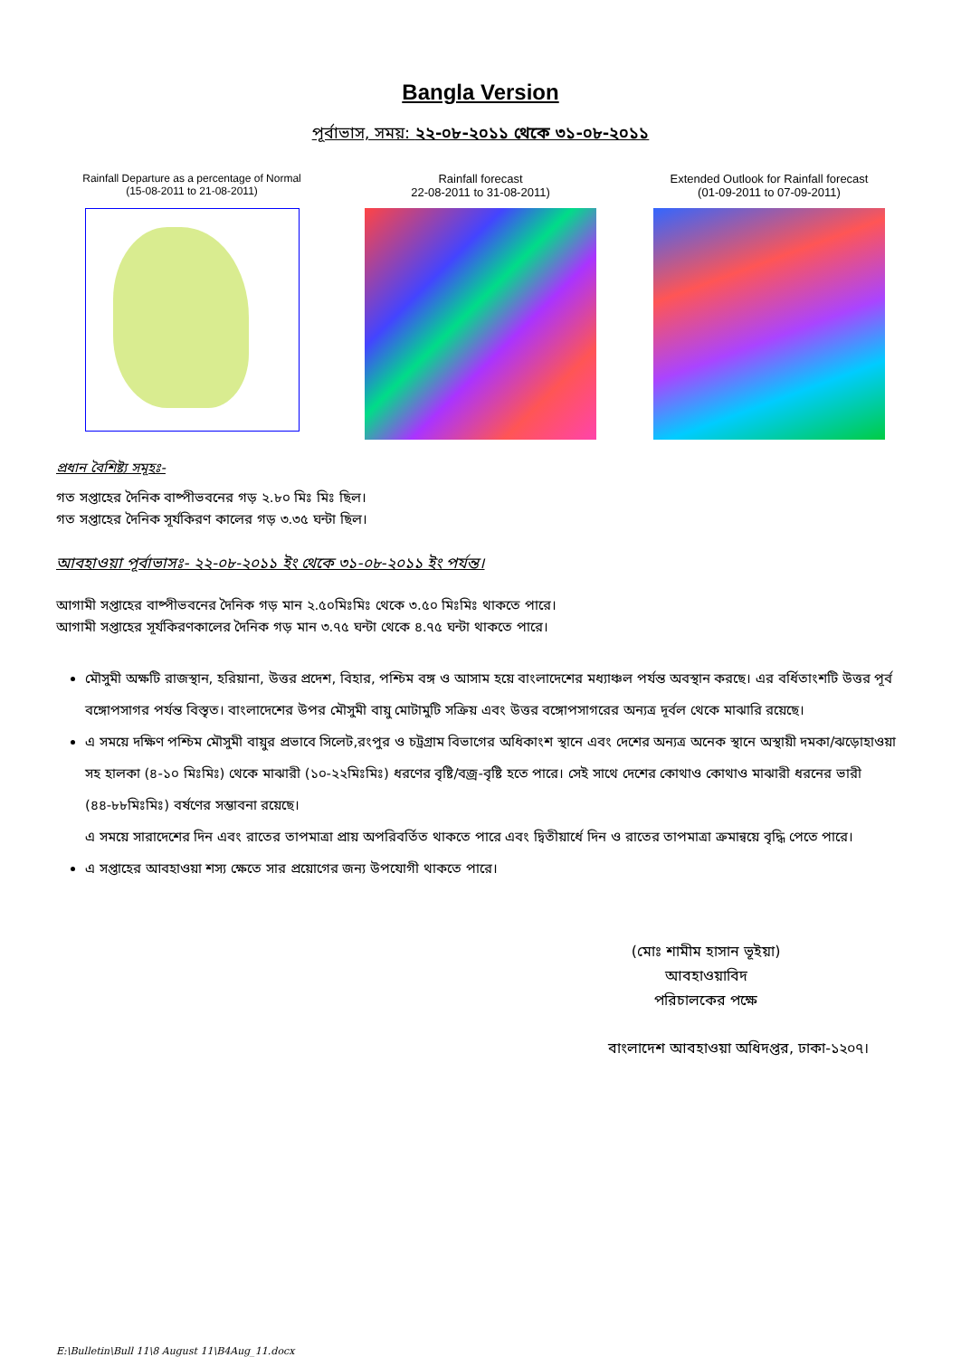Bangla Version
পূর্বাভাস, সময়: ২২-০৮-২০১১ থেকে ৩১-০৮-২০১১
Rainfall Departure as a percentage of Normal
(15-08-2011 to 21-08-2011)
Rainfall forecast
22-08-2011 to 31-08-2011)
Extended Outlook for Rainfall forecast
(01-09-2011 to 07-09-2011)
প্রধান বৈশিষ্ট্য সমূহঃ-
গত সপ্তাহের দৈনিক বাষ্পীভবনের গড় ২.৮০ মিঃ মিঃ ছিল।
গত সপ্তাহের দৈনিক সূর্যকিরণ কালের গড় ৩.৩৫ ঘন্টা ছিল।
আবহাওয়া পূর্বাভাসঃ- ২২-০৮-২০১১ ইং থেকে ৩১-০৮-২০১১ ইং পর্যন্ত।
আগামী সপ্তাহের বাষ্পীভবনের দৈনিক গড় মান ২.৫০মিঃমিঃ থেকে ৩.৫০ মিঃমিঃ থাকতে পারে।
আগামী সপ্তাহের সূর্যকিরণকালের দৈনিক গড় মান ৩.৭৫ ঘন্টা থেকে ৪.৭৫ ঘন্টা থাকতে পারে।
মৌসুমী অক্ষটি রাজস্থান, হরিয়ানা, উত্তর প্রদেশ, বিহার, পশ্চিম বঙ্গ ও আসাম হয়ে বাংলাদেশের মধ্যাঞ্চল পর্যন্ত অবস্থান করছে। এর বর্ধিতাংশটি উত্তর পূর্ব বঙ্গোপসাগর পর্যন্ত বিস্তৃত। বাংলাদেশের উপর মৌসুমী বায়ু মোটামুটি সক্রিয় এবং উত্তর বঙ্গোপসাগরের অন্যত্র দূর্বল থেকে মাঝারি রয়েছে।
এ সময়ে দক্ষিণ পশ্চিম মৌসুমী বায়ুর প্রভাবে সিলেট,রংপুর ও চট্রগ্রাম বিভাগের অধিকাংশ স্থানে এবং দেশের অন্যত্র অনেক স্থানে অস্থায়ী দমকা/ঝড়োহাওয়া সহ হালকা (৪-১০ মিঃমিঃ) থেকে মাঝারী (১০-২২মিঃমিঃ) ধরণের বৃষ্টি/বজ্র-বৃষ্টি হতে পারে। সেই সাথে দেশের কোথাও কোথাও মাঝারী ধরনের ভারী (৪৪-৮৮মিঃমিঃ) বর্ষণের সম্ভাবনা রয়েছে।
এ সময়ে সারাদেশের দিন এবং রাতের তাপমাত্রা প্রায় অপরিবর্তিত থাকতে পারে এবং দ্বিতীয়ার্ধে দিন ও রাতের তাপমাত্রা ক্রমান্বয়ে বৃদ্ধি পেতে পারে।
এ সপ্তাহের আবহাওয়া শস্য ক্ষেতে সার প্রয়োগের জন্য উপযোগী থাকতে পারে।
(মোঃ শামীম হাসান ভূইয়া)
আবহাওয়াবিদ
পরিচালকের পক্ষে
বাংলাদেশ আবহাওয়া অধিদপ্তর, ঢাকা-১২০৭।
E:\Bulletin\Bull 11\8 August 11\B4Aug_11.docx